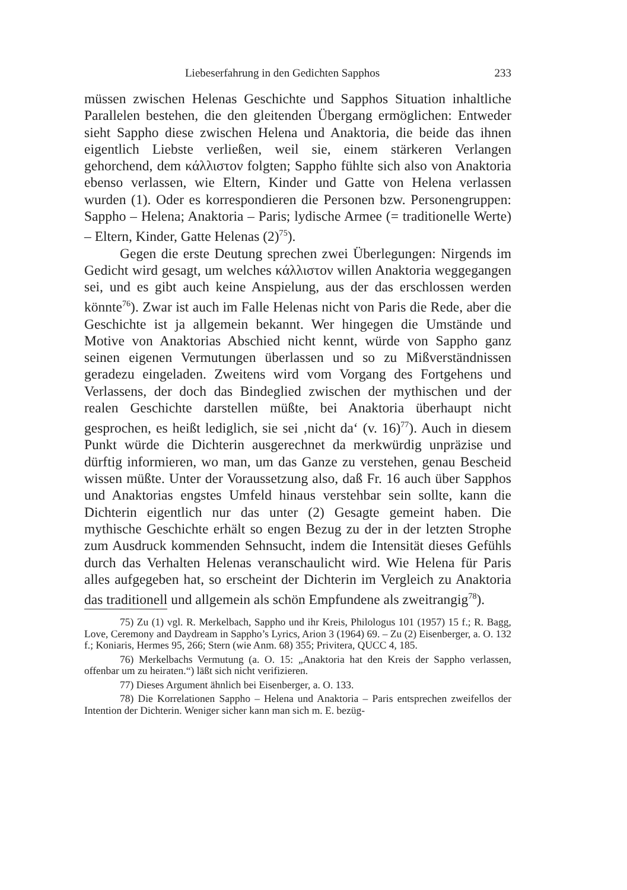Liebeserfahrung in den Gedichten Sapphos 233
müssen zwischen Helenas Geschichte und Sapphos Situation inhaltliche Parallelen bestehen, die den gleitenden Übergang ermöglichen: Entweder sieht Sappho diese zwischen Helena und Anaktoria, die beide das ihnen eigentlich Liebste verließen, weil sie, einem stärkeren Verlangen gehorchend, dem κάλλιστον folgten; Sappho fühlte sich also von Anaktoria ebenso verlassen, wie Eltern, Kinder und Gatte von Helena verlassen wurden (1). Oder es korrespondieren die Personen bzw. Personengruppen: Sappho – Helena; Anaktoria – Paris; lydische Armee (= traditionelle Werte) – Eltern, Kinder, Gatte Helenas (2)<sup>75</sup>).
Gegen die erste Deutung sprechen zwei Überlegungen: Nirgends im Gedicht wird gesagt, um welches κάλλιστον willen Anaktoria weggegangen sei, und es gibt auch keine Anspielung, aus der das erschlossen werden könnte<sup>76</sup>). Zwar ist auch im Falle Helenas nicht von Paris die Rede, aber die Geschichte ist ja allgemein bekannt. Wer hingegen die Umstände und Motive von Anaktorias Abschied nicht kennt, würde von Sappho ganz seinen eigenen Vermutungen überlassen und so zu Mißverständnissen geradezu eingeladen. Zweitens wird vom Vorgang des Fortgehens und Verlassens, der doch das Bindeglied zwischen der mythischen und der realen Geschichte darstellen müßte, bei Anaktoria überhaupt nicht gesprochen, es heißt lediglich, sie sei ‚nicht da‘ (v. 16)<sup>77</sup>). Auch in diesem Punkt würde die Dichterin ausgerechnet da merkwürdig unpräzise und dürftig informieren, wo man, um das Ganze zu verstehen, genau Bescheid wissen müßte. Unter der Voraussetzung also, daß Fr. 16 auch über Sapphos und Anaktorias engstes Umfeld hinaus verstehbar sein sollte, kann die Dichterin eigentlich nur das unter (2) Gesagte gemeint haben. Die mythische Geschichte erhält so engen Bezug zu der in der letzten Strophe zum Ausdruck kommenden Sehnsucht, indem die Intensität dieses Gefühls durch das Verhalten Helenas veranschaulicht wird. Wie Helena für Paris alles aufgegeben hat, so erscheint der Dichterin im Vergleich zu Anaktoria das traditionell und allgemein als schön Empfundene als zweitrangig<sup>78</sup>).
75) Zu (1) vgl. R. Merkelbach, Sappho und ihr Kreis, Philologus 101 (1957) 15 f.; R. Bagg, Love, Ceremony and Daydream in Sappho’s Lyrics, Arion 3 (1964) 69. – Zu (2) Eisenberger, a. O. 132 f.; Koniaris, Hermes 95, 266; Stern (wie Anm. 68) 355; Privitera, QUCC 4, 185.
76) Merkelbachs Vermutung (a. O. 15: „Anaktoria hat den Kreis der Sappho verlassen, offenbar um zu heiraten.“) läßt sich nicht verifizieren.
77) Dieses Argument ähnlich bei Eisenberger, a. O. 133.
78) Die Korrelationen Sappho – Helena und Anaktoria – Paris entsprechen zweifellos der Intention der Dichterin. Weniger sicher kann man sich m. E. bezüg-